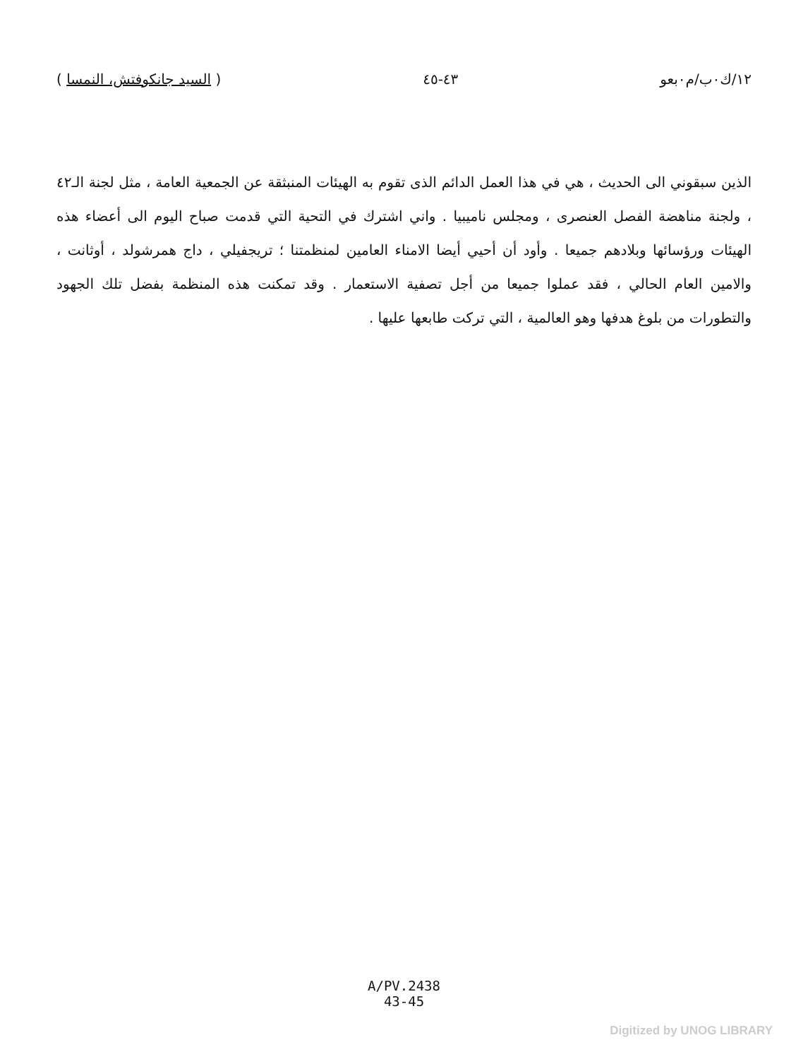١٢/ك٠ب/م٠بعو ٤٣-٤٥ ( السيد جانكوفتش، النمسا )
الذين سبقوني الى الحديث ، هي في هذا العمل الدائم الذى تقوم به الهيئات المنبثقة عن الجمعية العامة ، مثل لجنة الـ٤٢ ، ولجنة مناهضة الفصل العنصرى ، ومجلس ناميبيا . واني اشترك في التحية التي قدمت صباح اليوم الى أعضاء هذه الهيئات ورؤسائها وبلادهم جميعا . وأود أن أحيي أيضا الامناء العامين لمنظمتنا ؛ تريجفيلي ، داج همرشولد ، أوثانت ، والامين العام الحالي ، فقد عملوا جميعا من أجل تصفية الاستعمار . وقد تمكنت هذه المنظمة بفضل تلك الجهود والتطورات من بلوغ هدفها وهو العالمية ، التي تركت طابعها عليها .
A/PV.2438
43-45
Digitized by UNOG LIBRARY